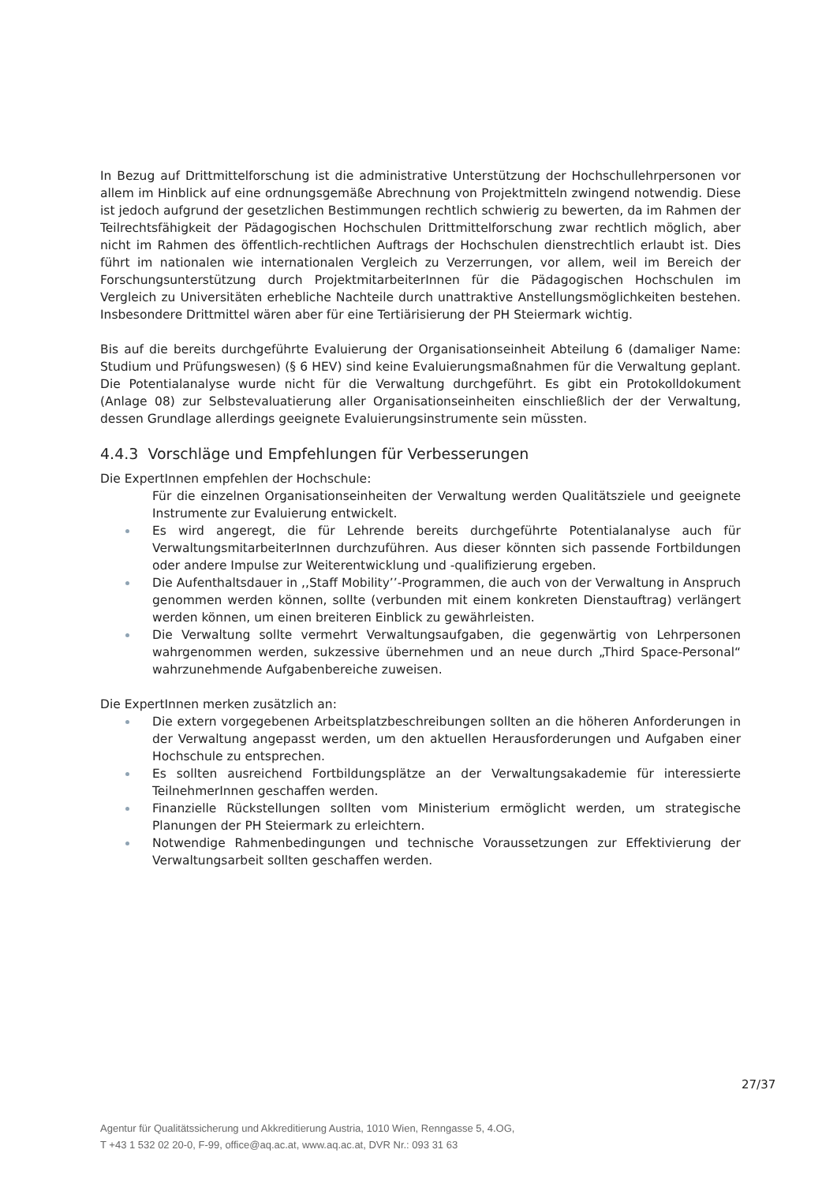In Bezug auf Drittmittelforschung ist die administrative Unterstützung der Hochschullehrpersonen vor allem im Hinblick auf eine ordnungsgemäße Abrechnung von Projektmitteln zwingend notwendig. Diese ist jedoch aufgrund der gesetzlichen Bestimmungen rechtlich schwierig zu bewerten, da im Rahmen der Teilrechtsfähigkeit der Pädagogischen Hochschulen Drittmittelforschung zwar rechtlich möglich, aber nicht im Rahmen des öffentlich-rechtlichen Auftrags der Hochschulen dienstrechtlich erlaubt ist. Dies führt im nationalen wie internationalen Vergleich zu Verzerrungen, vor allem, weil im Bereich der Forschungsunterstützung durch ProjektmitarbeiterInnen für die Pädagogischen Hochschulen im Vergleich zu Universitäten erhebliche Nachteile durch unattraktive Anstellungsmöglichkeiten bestehen. Insbesondere Drittmittel wären aber für eine Tertiärisierung der PH Steiermark wichtig.
Bis auf die bereits durchgeführte Evaluierung der Organisationseinheit Abteilung 6 (damaliger Name: Studium und Prüfungswesen) (§ 6 HEV) sind keine Evaluierungsmaßnahmen für die Verwaltung geplant. Die Potentialanalyse wurde nicht für die Verwaltung durchgeführt. Es gibt ein Protokolldokument (Anlage 08) zur Selbstevaluatierung aller Organisationseinheiten einschließlich der der Verwaltung, dessen Grundlage allerdings geeignete Evaluierungsinstrumente sein müssten.
4.4.3 Vorschläge und Empfehlungen für Verbesserungen
Die ExpertInnen empfehlen der Hochschule:
Für die einzelnen Organisationseinheiten der Verwaltung werden Qualitätsziele und geeignete Instrumente zur Evaluierung entwickelt.
Es wird angeregt, die für Lehrende bereits durchgeführte Potentialanalyse auch für VerwaltungsmitarbeiterInnen durchzuführen. Aus dieser könnten sich passende Fortbildungen oder andere Impulse zur Weiterentwicklung und -qualifizierung ergeben.
Die Aufenthaltsdauer in ,,Staff Mobility’’-Programmen, die auch von der Verwaltung in Anspruch genommen werden können, sollte (verbunden mit einem konkreten Dienstauftrag) verlängert werden können, um einen breiteren Einblick zu gewährleisten.
Die Verwaltung sollte vermehrt Verwaltungsaufgaben, die gegenwärtig von Lehrpersonen wahrgenommen werden, sukzessive übernehmen und an neue durch „Third Space-Personal“ wahrzunehmende Aufgabenbereiche zuweisen.
Die ExpertInnen merken zusätzlich an:
Die extern vorgegebenen Arbeitsplatzbeschreibungen sollten an die höheren Anforderungen in der Verwaltung angepasst werden, um den aktuellen Herausforderungen und Aufgaben einer Hochschule zu entsprechen.
Es sollten ausreichend Fortbildungsplätze an der Verwaltungsakademie für interessierte TeilnehmerInnen geschaffen werden.
Finanzielle Rückstellungen sollten vom Ministerium ermöglicht werden, um strategische Planungen der PH Steiermark zu erleichtern.
Notwendige Rahmenbedingungen und technische Voraussetzungen zur Effektivierung der Verwaltungsarbeit sollten geschaffen werden.
27/37
Agentur für Qualitätssicherung und Akkreditierung Austria, 1010 Wien, Renngasse 5, 4.OG,
T +43 1 532 02 20-0, F-99, office@aq.ac.at, www.aq.ac.at, DVR Nr.: 093 31 63